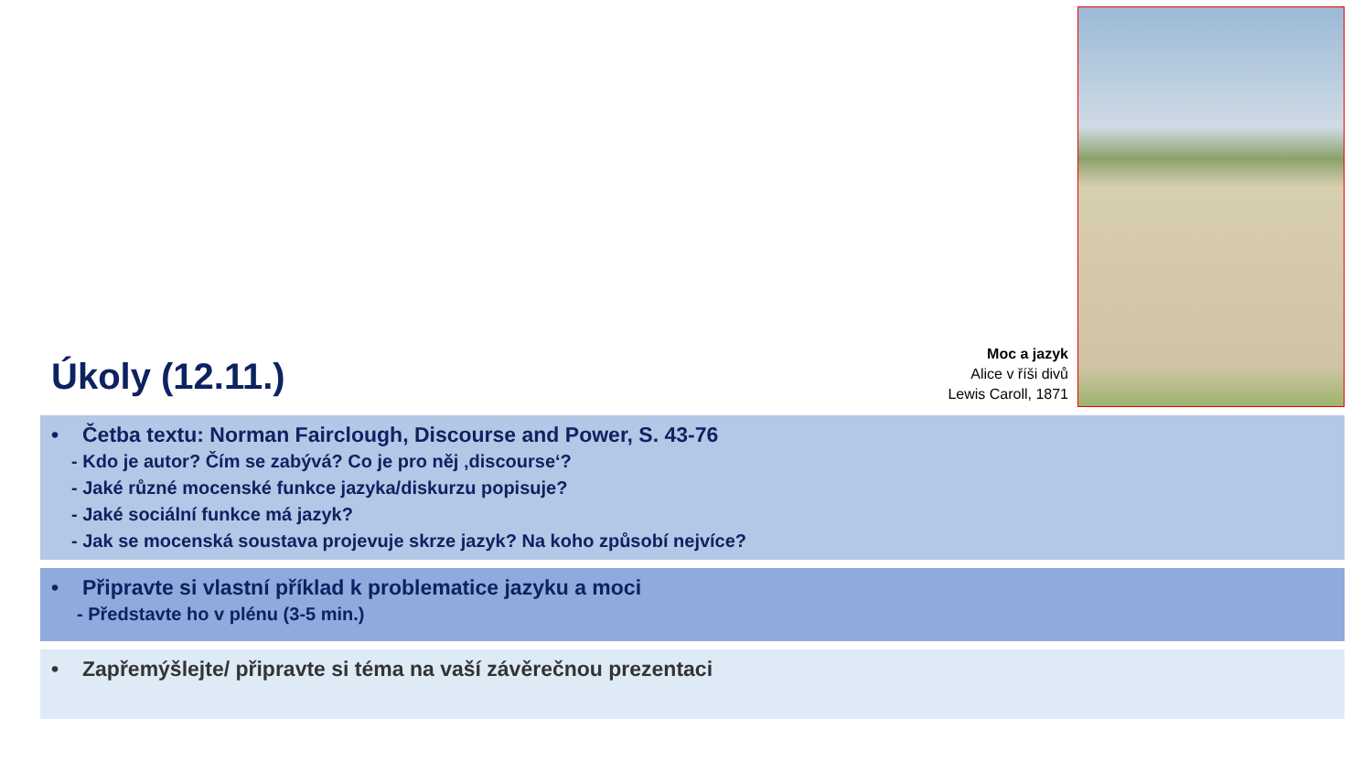Úkoly (12.11.)
Moc a jazyk
Alice v říši divů
Lewis Caroll, 1871
• Četba textu: Norman Fairclough, Discourse and Power, S. 43-76
- Kdo je autor? Čím se zabývá? Co je pro něj ‚discourse‘?
- Jaké různé mocenské funkce jazyka/diskurzu popisuje?
- Jaké sociální funkce má jazyk?
- Jak se mocenská soustava projevuje skrze jazyk? Na koho způsobí nejvíce?
• Připravte si vlastní příklad k problematice jazyku a moci
- Představte ho v plénu (3-5 min.)
• Zapřemýšlejte/ připravte si téma na vaší závěrečnou prezentaci